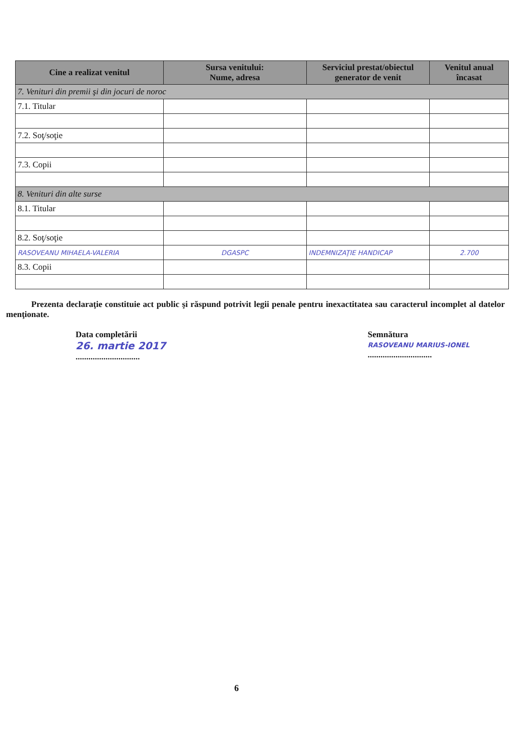| Cine a realizat venitul | Sursa venitului: Nume, adresa | Serviciul prestat/obiectul generator de venit | Venitul anual încasat |
| --- | --- | --- | --- |
| 7. Venituri din premii şi din jocuri de noroc | | | |
| 7.1. Titular | | | |
| 7.2. Soţ/soţie | | | |
| 7.3. Copii | | | |
| 8. Venituri din alte surse | | | |
| 8.1. Titular | | | |
| 8.2. Soţ/soţie | | | |
| RASOVEANU MIHAELA-VALERIA | DGASPC | INDEMNIZAŢIE HANDICAP | 2.700 |
| 8.3. Copii | | | |
Prezenta declaraţie constituie act public şi răspund potrivit legii penale pentru inexactitatea sau caracterul incomplet al datelor menţionate.
Data completării
26. martie 2017
..............................
Semnătura
RASOVEANU MARIUS-IONEL
..............................
6